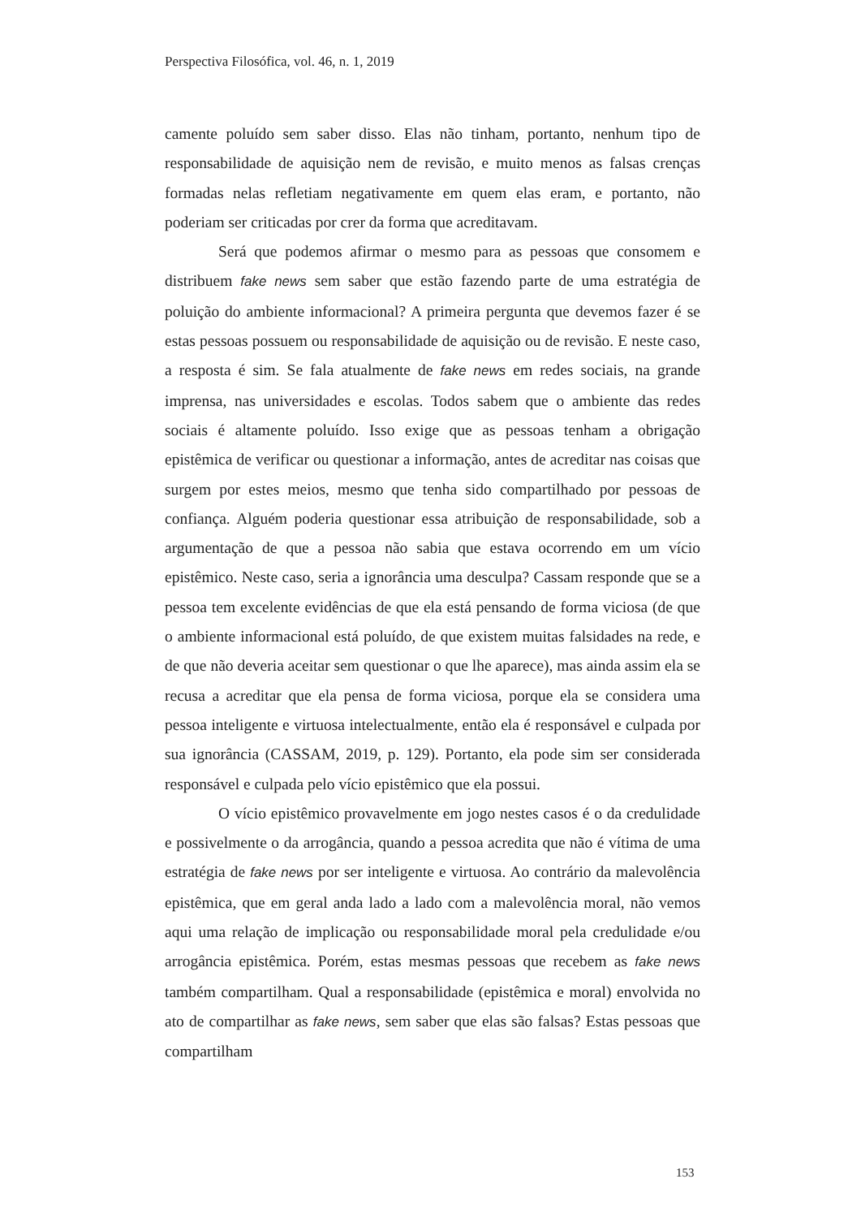Perspectiva Filosófica, vol. 46, n. 1, 2019
camente poluído sem saber disso. Elas não tinham, portanto, nenhum tipo de responsabilidade de aquisição nem de revisão, e muito menos as falsas crenças formadas nelas refletiam negativamente em quem elas eram, e portanto, não poderiam ser criticadas por crer da forma que acreditavam.
Será que podemos afirmar o mesmo para as pessoas que consomem e distribuem fake news sem saber que estão fazendo parte de uma estratégia de poluição do ambiente informacional? A primeira pergunta que devemos fazer é se estas pessoas possuem ou responsabilidade de aquisição ou de revisão. E neste caso, a resposta é sim. Se fala atualmente de fake news em redes sociais, na grande imprensa, nas universidades e escolas. Todos sabem que o ambiente das redes sociais é altamente poluído. Isso exige que as pessoas tenham a obrigação epistêmica de verificar ou questionar a informação, antes de acreditar nas coisas que surgem por estes meios, mesmo que tenha sido compartilhado por pessoas de confiança. Alguém poderia questionar essa atribuição de responsabilidade, sob a argumentação de que a pessoa não sabia que estava ocorrendo em um vício epistêmico. Neste caso, seria a ignorância uma desculpa? Cassam responde que se a pessoa tem excelente evidências de que ela está pensando de forma viciosa (de que o ambiente informacional está poluído, de que existem muitas falsidades na rede, e de que não deveria aceitar sem questionar o que lhe aparece), mas ainda assim ela se recusa a acreditar que ela pensa de forma viciosa, porque ela se considera uma pessoa inteligente e virtuosa intelectualmente, então ela é responsável e culpada por sua ignorância (CASSAM, 2019, p. 129). Portanto, ela pode sim ser considerada responsável e culpada pelo vício epistêmico que ela possui.
O vício epistêmico provavelmente em jogo nestes casos é o da credulidade e possivelmente o da arrogância, quando a pessoa acredita que não é vítima de uma estratégia de fake news por ser inteligente e virtuosa. Ao contrário da malevolência epistêmica, que em geral anda lado a lado com a malevolência moral, não vemos aqui uma relação de implicação ou responsabilidade moral pela credulidade e/ou arrogância epistêmica. Porém, estas mesmas pessoas que recebem as fake news também compartilham. Qual a responsabilidade (epistêmica e moral) envolvida no ato de compartilhar as fake news, sem saber que elas são falsas? Estas pessoas que compartilham
153